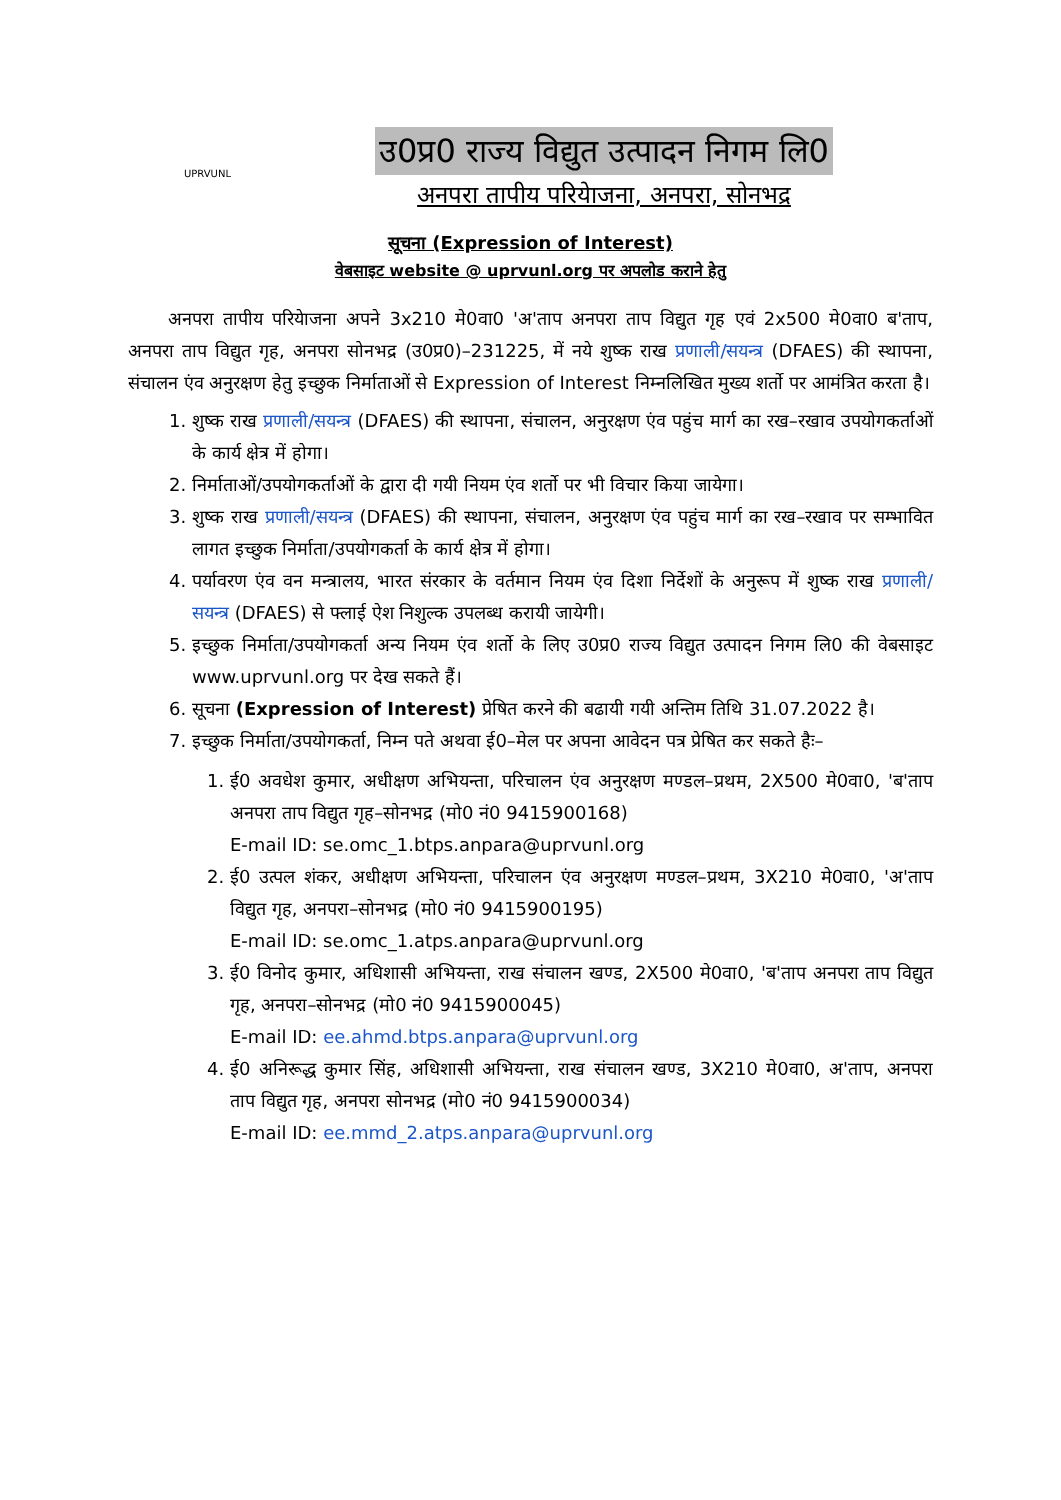UPRVUNL
उ0प्र0 राज्य विद्युत उत्पादन निगम लि0
अनपरा तापीय परियेाजना, अनपरा, सोनभद्र
सूचना (Expression of Interest)
वेबसाइट website @ uprvunl.org पर अपलोड कराने हेतु
अनपरा तापीय परियेाजना अपने 3x210 मे0वा0 'अ'ताप अनपरा ताप विद्युत गृह एवं 2x500 मे0वा0 ब'ताप, अनपरा ताप विद्युत गृह, अनपरा सोनभद्र (उ0प्र0)–231225, में नये शुष्क राख प्रणाली/सयन्त्र (DFAES) की स्थापना, संचालन एंव अनुरक्षण हेतु इच्छुक निर्माताओं से Expression of Interest निम्नलिखित मुख्य शर्तो पर आमंत्रित करता है।
1. शुष्क राख प्रणाली/सयन्त्र (DFAES) की स्थापना, संचालन, अनुरक्षण एंव पहुंच मार्ग का रख–रखाव उपयोगकर्ताओं के कार्य क्षेत्र में होगा।
2. निर्माताओं/उपयोगकर्ताओं के द्वारा दी गयी नियम एंव शर्तो पर भी विचार किया जायेगा।
3. शुष्क राख प्रणाली/सयन्त्र (DFAES) की स्थापना, संचालन, अनुरक्षण एंव पहुंच मार्ग का रख–रखाव पर सम्भावित लागत इच्छुक निर्माता/उपयोगकर्ता के कार्य क्षेत्र में होगा।
4. पर्यावरण एंव वन मन्त्रालय, भारत संरकार के वर्तमान नियम एंव दिशा निर्देशों के अनुरूप में शुष्क राख प्रणाली/सयन्त्र (DFAES) से फ्लाई ऐश निशुल्क उपलब्ध करायी जायेगी।
5. इच्छुक निर्माता/उपयोगकर्ता अन्य नियम एंव शर्तो के लिए उ0प्र0 राज्य विद्युत उत्पादन निगम लि0 की वेबसाइट www.uprvunl.org पर देख सकते हैं।
6. सूचना (Expression of Interest) प्रेषित करने की बढायी गयी अन्तिम तिथि 31.07.2022 है।
7. इच्छुक निर्माता/उपयोगकर्ता, निम्न पते अथवा ई0–मेल पर अपना आवेदन पत्र प्रेषित कर सकते हैः–
1. ई0 अवधेश कुमार, अधीक्षण अभियन्ता, परिचालन एंव अनुरक्षण मण्डल–प्रथम, 2X500 मे0वा0, 'ब'ताप अनपरा ताप विद्युत गृह–सोनभद्र (मो0 नं0 9415900168)
E-mail ID: se.omc_1.btps.anpara@uprvunl.org
2. ई0 उत्पल शंकर, अधीक्षण अभियन्ता, परिचालन एंव अनुरक्षण मण्डल–प्रथम, 3X210 मे0वा0, 'अ'ताप विद्युत गृह, अनपरा–सोनभद्र (मो0 नं0 9415900195)
E-mail ID: se.omc_1.atps.anpara@uprvunl.org
3. ई0 विनोद कुमार, अधिशासी अभियन्ता, राख संचालन खण्ड, 2X500 मे0वा0, 'ब'ताप अनपरा ताप विद्युत गृह, अनपरा–सोनभद्र (मो0 नं0 9415900045)
E-mail ID: ee.ahmd.btps.anpara@uprvunl.org
4. ई0 अनिरूद्ध कुमार सिंह, अधिशासी अभियन्ता, राख संचालन खण्ड, 3X210 मे0वा0, अ'ताप, अनपरा ताप विद्युत गृह, अनपरा सोनभद्र (मो0 नं0 9415900034)
E-mail ID: ee.mmd_2.atps.anpara@uprvunl.org